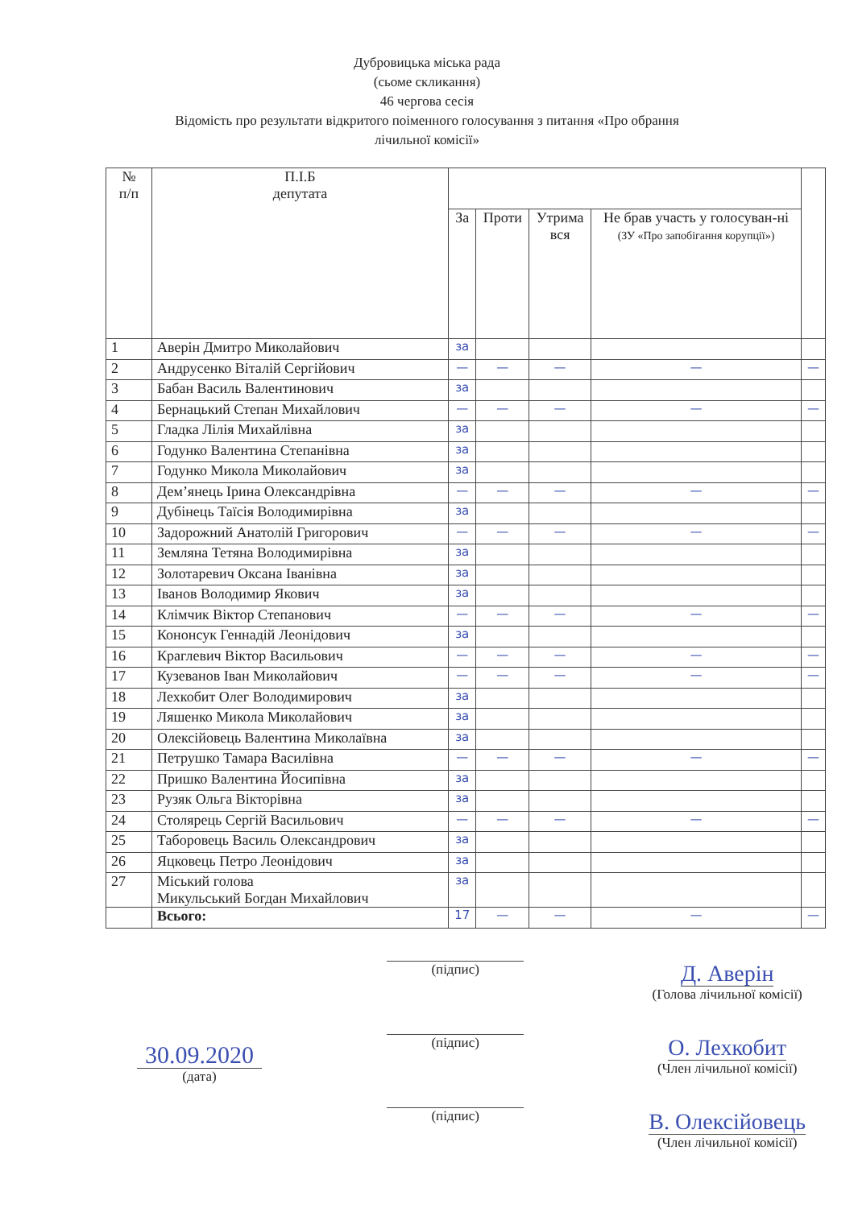Дубровицька міська рада
(сьоме скликання)
46 чергова сесія
Відомість про результати відкритого поіменного голосування з питання «Про обрання
лічильної комісії»
| № п/п | П.І.Б депутата | | | | | |
| --- | --- | --- | --- | --- | --- | --- |
| | | За | Проти | Утрима вся | Не брав участь у голосуван-ні (ЗУ «Про запобігання корупції») | |
| 1 | Аверін Дмитро Миколайович | за | | | | |
| 2 | Андрусенко Віталій Сергійович | — | — | — | — | — |
| 3 | Бабан Василь Валентинович | за | | | | |
| 4 | Бернацький Степан Михайлович | — | — | — | — | — |
| 5 | Гладка Лілія Михайлівна | за | | | | |
| 6 | Годунко Валентина Степанівна | за | | | | |
| 7 | Годунко Микола Миколайович | за | | | | |
| 8 | Дем’янець Ірина Олександрівна | — | — | — | — | — |
| 9 | Дубінець Таїсія Володимирівна | за | | | | |
| 10 | Задорожний Анатолій Григорович | — | — | — | — | — |
| 11 | Земляна Тетяна Володимирівна | за | | | | |
| 12 | Золотаревич Оксана Іванівна | за | | | | |
| 13 | Іванов Володимир Якович | за | | | | |
| 14 | Клімчик Віктор Степанович | — | — | — | — | — |
| 15 | Кононсук Геннадій Леонідович | за | | | | |
| 16 | Краглевич Віктор Васильович | — | — | — | — | — |
| 17 | Кузеванов Іван Миколайович | — | — | — | — | — |
| 18 | Лехкобит Олег Володимирович | за | | | | |
| 19 | Ляшенко Микола Миколайович | за | | | | |
| 20 | Олексійовець Валентина Миколаївна | за | | | | |
| 21 | Петрушко Тамара Василівна | — | — | — | — | — |
| 22 | Пришко Валентина Йосипівна | за | | | | |
| 23 | Рузяк Ольга Вікторівна | за | | | | |
| 24 | Столярець Сергій Васильович | — | — | — | — | — |
| 25 | Таборовець Василь Олександрович | за | | | | |
| 26 | Яцковець Петро Леонідович | за | | | | |
| 27 | Міський голова Микульський Богдан Михайлович | за | | | | |
| | Всього: | 17 | — | — | — | — |
30.09.2020
(дата)
(підпис)
(підпис)
(підпис)
Д. Аверін
(Голова лічильної комісії)
О. Лехкобит
(Член лічильної комісії)
В. Олексійовець
(Член лічильної комісії)